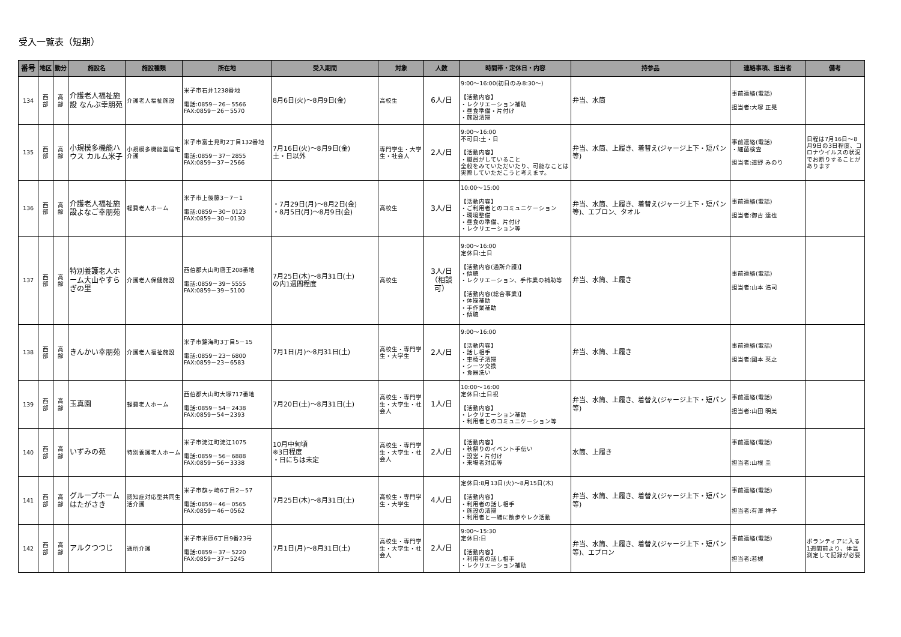受入一覧表（短期）
| 番号 | 地区 | 勤分 | 施設名 | 施設種類 | 所在地 | 受入期間 | 対象 | 人数 | 時間帯・定休日・内容 | 持参品 | 連絡事項、担当者 | 備考 |
| --- | --- | --- | --- | --- | --- | --- | --- | --- | --- | --- | --- | --- |
| 134 | 西 部 | 高 齢 | 介護老人福祉施設 なんぶ幸朋苑 | 介護老人福祉施設 | 米子市石井1238番地 電話:0859－26－5566 FAX:0859－26－5570 | 8月6日(火)～8月9日(金) | 高校生 | 6人/日 | 9:00～16:00(初日のみ8:30～) 【活動内容】 ・レクリエーション補助 ・昼食準備・片付け ・施設清掃 | 弁当、水筒 | 事前連絡(電話) 担当者:大塚 正晃 | |
| 135 | 西 部 | 高 齢 | 小規模多機能ハウス カルム米子 | 小規模多機能型居宅介護 | 米子市富士見町2丁目132番地 電話:0859－37－2855 FAX:0859－37－2566 | 7月16日(火)～8月9日(金) 土・日以外 | 専門学生・大学生・社会人 | 2人/日 | 9:00～16:00 不可日:土・日 【活動内容】 ・職員がしていること 全般をみていただいたり、可能なことは実際していただこうと考えます。 | 弁当、水筒、上履き、着替え(ジャージ上下・短パン等) | 事前連絡(電話) ・細菌検査 担当者:道野 みのり | 日程は7月16日～8月9日の3日程度、コロナウイルスの状況でお断りすることがあります |
| 136 | 西 部 | 高 齢 | 介護老人福祉施設よなご幸朋苑 | 軽費老人ホーム | 米子市上後藤3－7－1 電話:0859－30－0123 FAX:0859－30－0130 | ・7月29日(月)～8月2日(金) ・8月5日(月)～8月9日(金) | 高校生 | 3人/日 | 10:00～15:00 【活動内容】 ・ご利用者とのコミュニケーション ・環境整備 ・昼食の準備、片付け ・レクリエーション等 | 弁当、水筒、上履き、着替え(ジャージ上下・短パン等)、エプロン、タオル | 事前連絡(電話) 担当者:御古 達也 | |
| 137 | 西 部 | 高 齢 | 特別養護老人ホーム大山やすらぎの里 | 介護老人保健施設 | 西伯郡大山町唐王208番地 電話:0859－39－5555 FAX:0859－39－5100 | 7月25日(木)～8月31日(土) の内1週間程度 | 高校生 | 3人/日 （相談可） | 9:00～16:00 定休日:土日 【活動内容(通所介護)】 ・傾聴 ・レクリエーション、手作業の補助等 【活動内容(総合事業)】 ・体操補助 ・手作業補助 ・傾聴 | 弁当、水筒、上履き | 事前連絡(電話) 担当者:山本 浩司 | |
| 138 | 西 部 | 高 齢 | きんかい幸朋苑 | 介護老人福祉施設 | 米子市錦海町3丁目5－15 電話:0859－23－6800 FAX:0859－23－6583 | 7月1日(月)～8月31日(土) | 高校生・専門学生・大学生 | 2人/日 | 9:00～16:00 【活動内容】 ・話し相手 ・車椅子清掃 ・シーツ交換 ・食器洗い | 弁当、水筒、上履き | 事前連絡(電話) 担当者:國本 英之 | |
| 139 | 西 部 | 高 齢 | 玉真園 | 軽費老人ホーム | 西伯郡大山町大塚717番地 電話:0859－54－2438 FAX:0859－54－2393 | 7月20日(土)～8月31日(土) | 高校生・専門学生・大学生・社会人 | 1人/日 | 10:00～16:00 定休日:土日祝 【活動内容】 ・レクリエーション補助 ・利用者とのコミュニケーション等 | 弁当、水筒、上履き、着替え(ジャージ上下・短パン等) | 事前連絡(電話) 担当者:山田 明美 | |
| 140 | 西 部 | 高 齢 | いずみの苑 | 特別養護老人ホーム | 米子市淀江町淀江1075 電話:0859－56－6888 FAX:0859－56－3338 | 10月中旬頃 ※3日程度 ・日にちは未定 | 高校生・専門学生・大学生・社会人 | 2人/日 | 【活動内容】 ・秋祭りのイベント手伝い ・設営・片付け ・来場者対応等 | 水筒、上履き | 事前連絡(電話) 担当者:山根 圭 | |
| 141 | 西 部 | 高 齢 | グループホームはたがさき | 認知症対応型共同生活介護 | 米子市旗ヶ崎6丁目2－57 電話:0859－46－0565 FAX:0859－46－0562 | 7月25日(木)～8月31日(土) | 高校生・専門学生・大学生 | 4人/日 | 定休日:8月13日(火)～8月15日(木) 【活動内容】 ・利用者の話し相手 ・施設の清掃 ・利用者と一緒に散歩やレク活動 | 弁当、水筒、上履き、着替え(ジャージ上下・短パン等) | 事前連絡(電話) 担当者:有澤 祥子 | |
| 142 | 西 部 | 高 齢 | アルクつつじ | 通所介護 | 米子市米原6丁目9番23号 電話:0859－37－5220 FAX:0859－37－5245 | 7月1日(月)～8月31日(土) | 高校生・専門学生・大学生・社会人 | 2人/日 | 9:00～15:30 定休日:日 【活動内容】 ・利用者の話し相手 ・レクリエーション補助 | 弁当、水筒、上履き、着替え(ジャージ上下・短パン等)、エプロン | 事前連絡(電話) 担当者:若槻 | ボランティアに入る1週間前より、体温測定して記録が必要 |